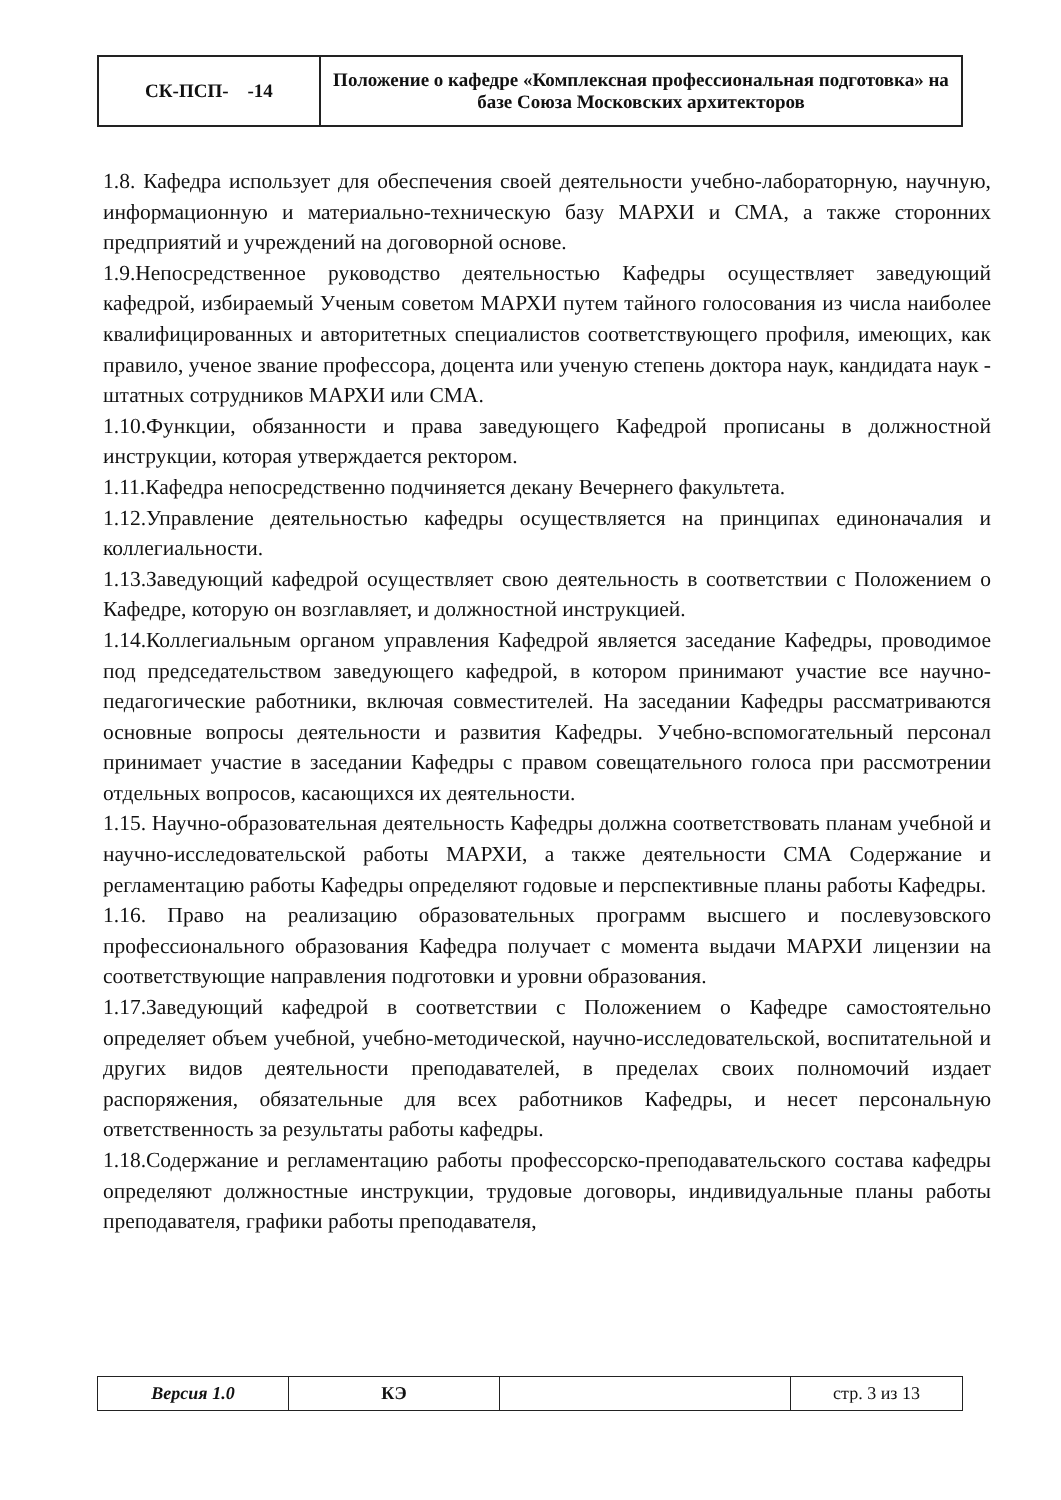| СК-ПСП- -14 | Положение о кафедре «Комплексная профессиональная подготовка» на базе Союза Московских архитекторов |
1.8. Кафедра использует для обеспечения своей деятельности учебно-лабораторную, научную, информационную и материально-техническую базу МАРХИ и СМА, а также сторонних предприятий и учреждений на договорной основе.
1.9.Непосредственное руководство деятельностью Кафедры осуществляет заведующий кафедрой, избираемый Ученым советом МАРХИ путем тайного голосования из числа наиболее квалифицированных и авторитетных специалистов соответствующего профиля, имеющих, как правило, ученое звание профессора, доцента или ученую степень доктора наук, кандидата наук - штатных сотрудников МАРХИ или СМА.
1.10.Функции, обязанности и права заведующего Кафедрой прописаны в должностной инструкции, которая утверждается ректором.
1.11.Кафедра непосредственно подчиняется декану Вечернего факультета.
1.12.Управление деятельностью кафедры осуществляется на принципах единоначалия и коллегиальности.
1.13.Заведующий кафедрой осуществляет свою деятельность в соответствии с Положением о Кафедре, которую он возглавляет, и должностной инструкцией.
1.14.Коллегиальным органом управления Кафедрой является заседание Кафедры, проводимое под председательством заведующего кафедрой, в котором принимают участие все научно-педагогические работники, включая совместителей. На заседании Кафедры рассматриваются основные вопросы деятельности и развития Кафедры. Учебно-вспомогательный персонал принимает участие в заседании Кафедры с правом совещательного голоса при рассмотрении отдельных вопросов, касающихся их деятельности.
1.15. Научно-образовательная деятельность Кафедры должна соответствовать планам учебной и научно-исследовательской работы МАРХИ, а также деятельности СМА Содержание и регламентацию работы Кафедры определяют годовые и перспективные планы работы Кафедры.
1.16. Право на реализацию образовательных программ высшего и послевузовского профессионального образования Кафедра получает с момента выдачи МАРХИ лицензии на соответствующие направления подготовки и уровни образования.
1.17.Заведующий кафедрой в соответствии с Положением о Кафедре самостоятельно определяет объем учебной, учебно-методической, научно-исследовательской, воспитательной и других видов деятельности преподавателей, в пределах своих полномочий издает распоряжения, обязательные для всех работников Кафедры, и несет персональную ответственность за результаты работы кафедры.
1.18.Содержание и регламентацию работы профессорско-преподавательского состава кафедры определяют должностные инструкции, трудовые договоры, индивидуальные планы работы преподавателя, графики работы преподавателя,
| Версия 1.0 | КЭ | | стр. 3 из 13 |